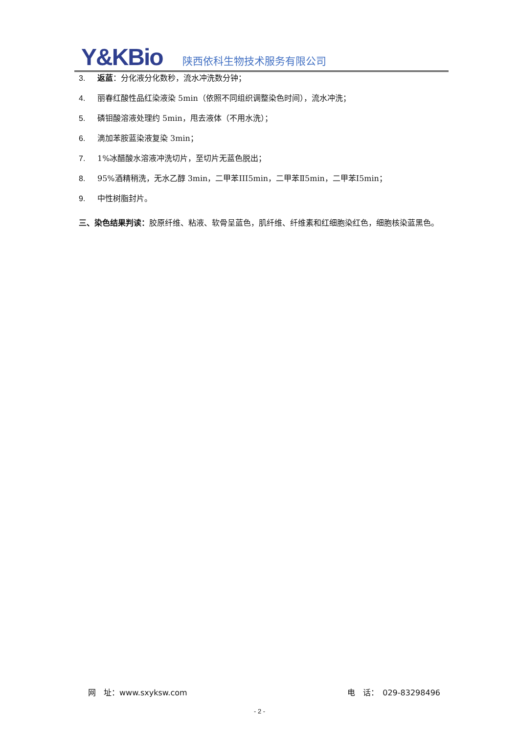Y&KBio 陕西依科生物技术服务有限公司
3. 返蓝：分化液分化数秒，流水冲洗数分钟；
4. 丽春红酸性品红染液染 5min（依照不同组织调整染色时间），流水冲洗；
5. 磷钼酸溶液处理约 5min，甩去液体（不用水洗）；
6. 滴加苯胺蓝染液复染 3min；
7. 1%冰醋酸水溶液冲洗切片，至切片无蓝色脱出；
8. 95%酒精稍洗，无水乙醇 3min，二甲苯III5min，二甲苯Ⅱ5min，二甲苯Ⅰ5min；
9. 中性树脂封片。
三、染色结果判读：胶原纤维、粘液、软骨呈蓝色，肌纤维、纤维素和红细胞染红色，细胞核染蓝黑色。
网　址：www.sxyksw.com 电　话：　029-83298496
- 2 -